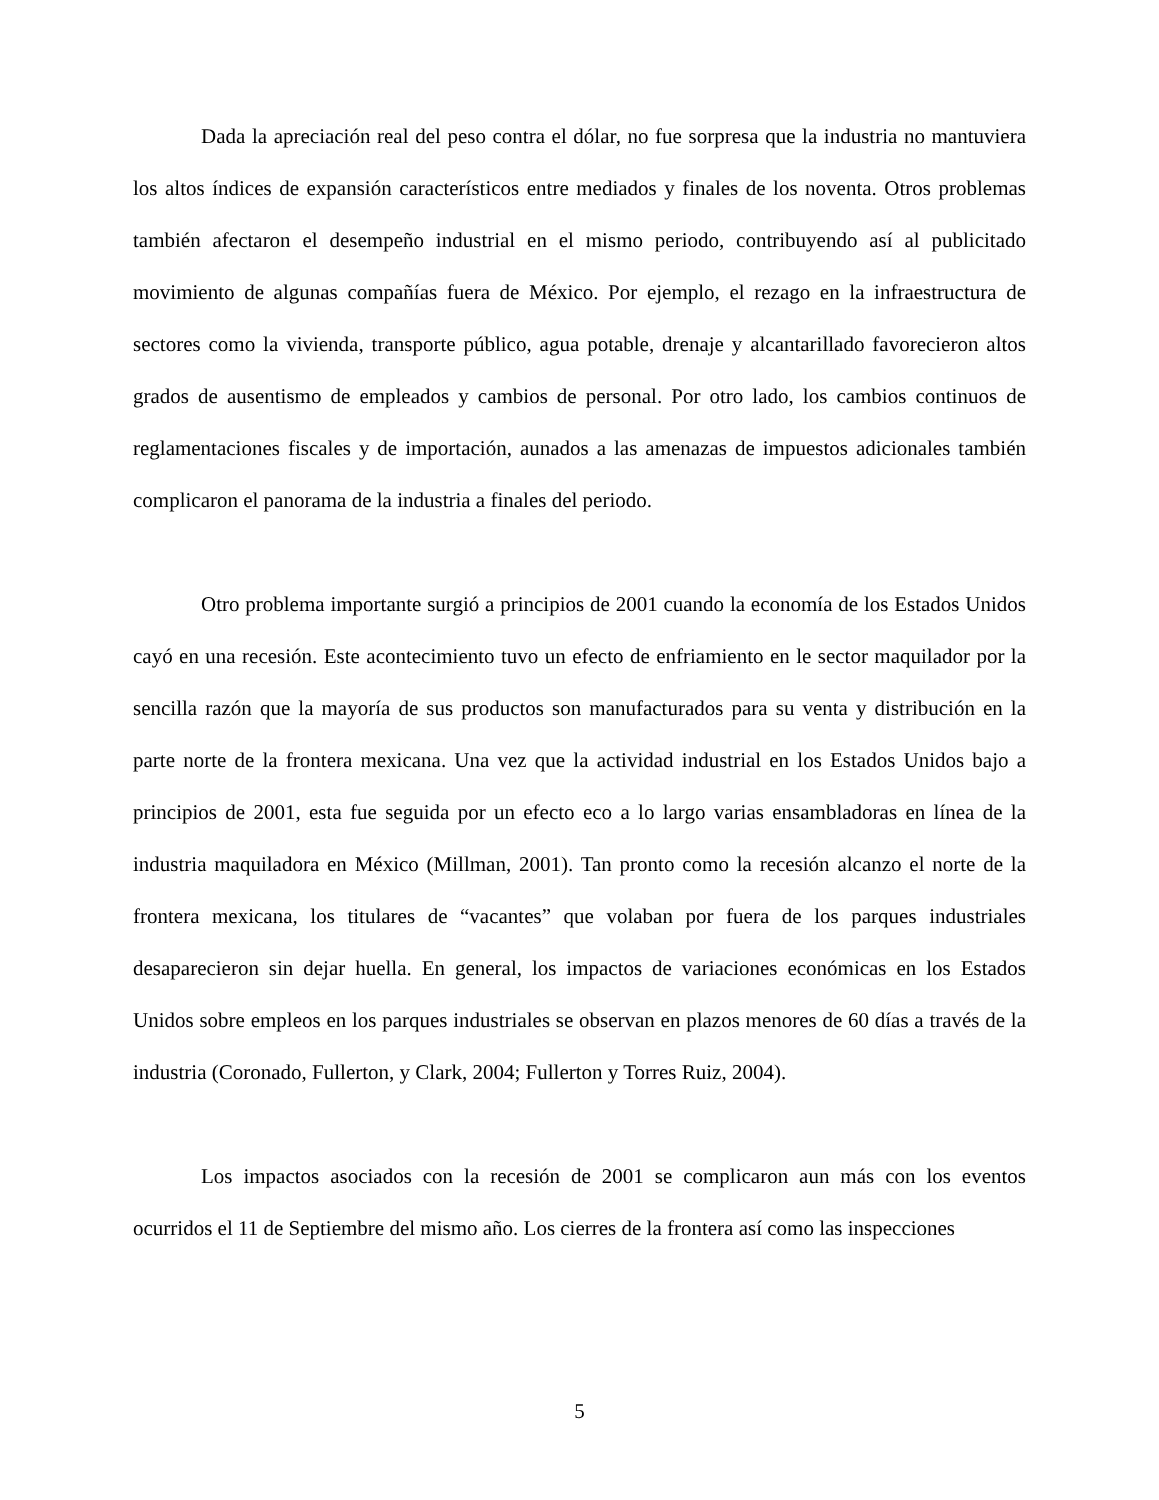Dada la apreciación real del peso contra el dólar, no fue sorpresa que la industria no mantuviera los altos índices de expansión característicos entre mediados y finales de los noventa. Otros problemas también afectaron el desempeño industrial en el mismo periodo, contribuyendo así al publicitado movimiento de algunas compañías fuera de México. Por ejemplo, el rezago en la infraestructura de sectores como la vivienda, transporte público, agua potable, drenaje y alcantarillado favorecieron altos grados de ausentismo de empleados y cambios de personal. Por otro lado, los cambios continuos de reglamentaciones fiscales y de importación, aunados a las amenazas de impuestos adicionales también complicaron el panorama de la industria a finales del periodo.
Otro problema importante surgió a principios de 2001 cuando la economía de los Estados Unidos cayó en una recesión. Este acontecimiento tuvo un efecto de enfriamiento en le sector maquilador por la sencilla razón que la mayoría de sus productos son manufacturados para su venta y distribución en la parte norte de la frontera mexicana. Una vez que la actividad industrial en los Estados Unidos bajo a principios de 2001, esta fue seguida por un efecto eco a lo largo varias ensambladoras en línea de la industria maquiladora en México (Millman, 2001). Tan pronto como la recesión alcanzo el norte de la frontera mexicana, los titulares de “vacantes” que volaban por fuera de los parques industriales desaparecieron sin dejar huella. En general, los impactos de variaciones económicas en los Estados Unidos sobre empleos en los parques industriales se observan en plazos menores de 60 días a través de la industria (Coronado, Fullerton, y Clark, 2004; Fullerton y Torres Ruiz, 2004).
Los impactos asociados con la recesión de 2001 se complicaron aun más con los eventos ocurridos el 11 de Septiembre del mismo año. Los cierres de la frontera así como las inspecciones
5